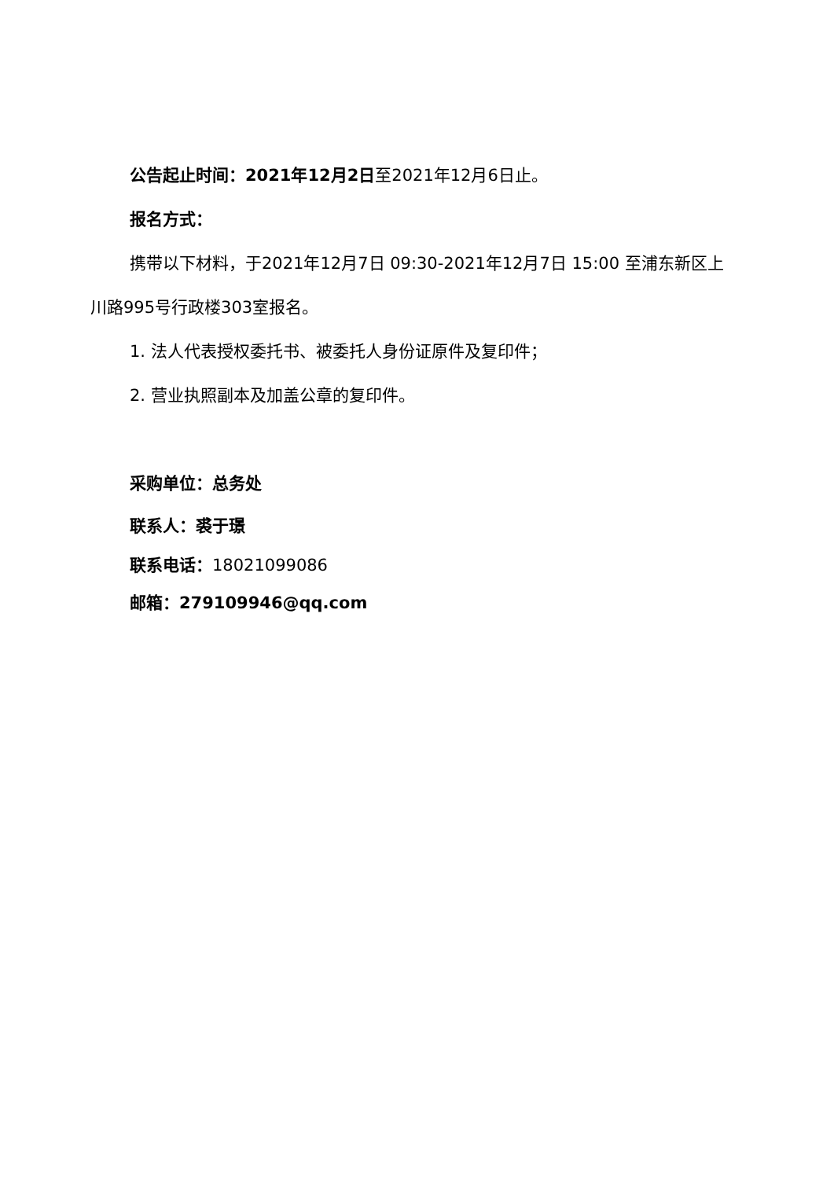公告起止时间：2021年12月2日至2021年12月6日止。
报名方式：
携带以下材料，于2021年12月7日 09:30-2021年12月7日 15:00 至浦东新区上川路995号行政楼303室报名。
1. 法人代表授权委托书、被委托人身份证原件及复印件；
2. 营业执照副本及加盖公章的复印件。
采购单位：总务处
联系人：裘于璟
联系电话：18021099086
邮箱：279109946@qq.com